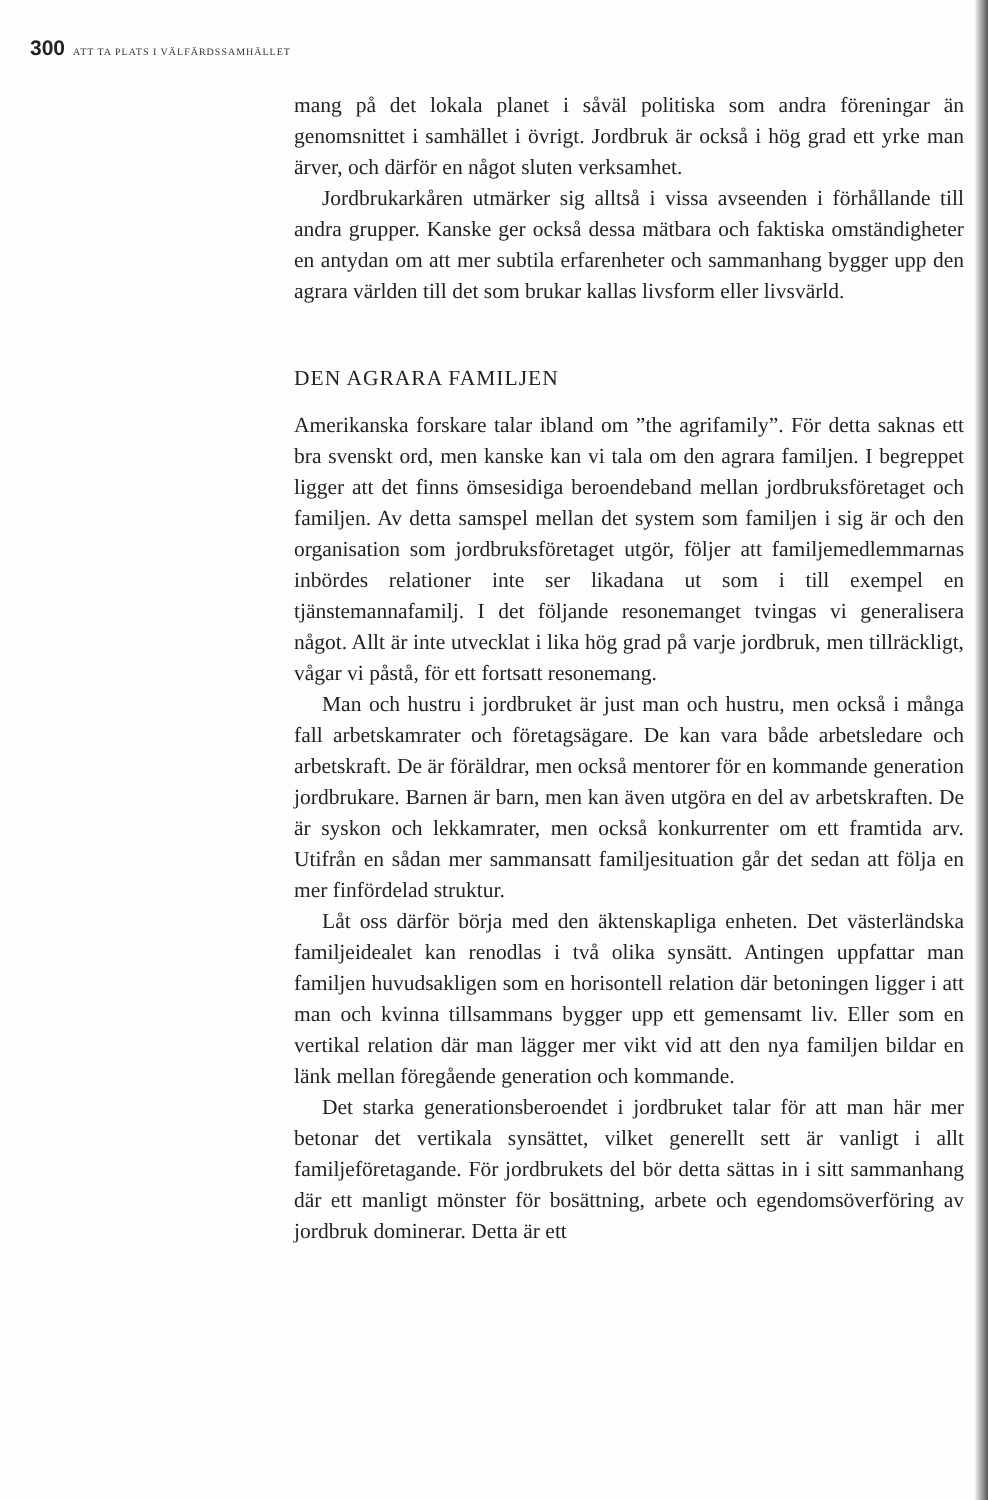300 ATT TA PLATS I VÄLFÄRDSSAMHÄLLET
mang på det lokala planet i såväl politiska som andra föreningar än genomsnittet i samhället i övrigt. Jordbruk är också i hög grad ett yrke man ärver, och därför en något sluten verksamhet.
Jordbrukarkåren utmärker sig alltså i vissa avseenden i förhållande till andra grupper. Kanske ger också dessa mätbara och faktiska omständigheter en antydan om att mer subtila erfarenheter och sammanhang bygger upp den agrara världen till det som brukar kallas livsform eller livsvärld.
DEN AGRARA FAMILJEN
Amerikanska forskare talar ibland om ”the agrifamily”. För detta saknas ett bra svenskt ord, men kanske kan vi tala om den agrara familjen. I begreppet ligger att det finns ömsesidiga beroendeband mellan jordbruksföretaget och familjen. Av detta samspel mellan det system som familjen i sig är och den organisation som jordbruksföretaget utgör, följer att familjemedlemmarnas inbördes relationer inte ser likadana ut som i till exempel en tjänstemannafamilj. I det följande resonemanget tvingas vi generalisera något. Allt är inte utvecklat i lika hög grad på varje jordbruk, men tillräckligt, vågar vi påstå, för ett fortsatt resonemang.
Man och hustru i jordbruket är just man och hustru, men också i många fall arbetskamrater och företagsägare. De kan vara både arbetsledare och arbetskraft. De är föräldrar, men också mentorer för en kommande generation jordbrukare. Barnen är barn, men kan även utgöra en del av arbetskraften. De är syskon och lekkamrater, men också konkurrenter om ett framtida arv. Utifrån en sådan mer sammansatt familjesituation går det sedan att följa en mer finfördelad struktur.
Låt oss därför börja med den äktenskapliga enheten. Det västerländska familjeidealet kan renodlas i två olika synsätt. Antingen uppfattar man familjen huvudsakligen som en horisontell relation där betoningen ligger i att man och kvinna tillsammans bygger upp ett gemensamt liv. Eller som en vertikal relation där man lägger mer vikt vid att den nya familjen bildar en länk mellan föregående generation och kommande.
Det starka generationsberoendet i jordbruket talar för att man här mer betonar det vertikala synsättet, vilket generellt sett är vanligt i allt familjeföretagande. För jordbrukets del bör detta sättas in i sitt sammanhang där ett manligt mönster för bosättning, arbete och egendomsöverföring av jordbruk dominerar. Detta är ett